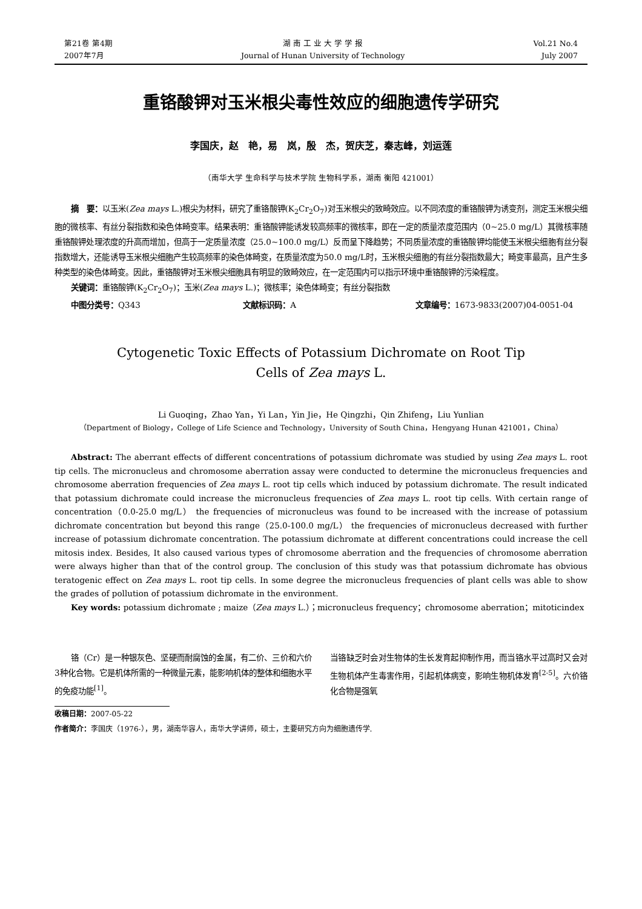第21卷 第4期
2007年7月
湖 南 工 业 大 学 学 报
Journal of Hunan University of Technology
Vol.21 No.4
July 2007
重铬酸钾对玉米根尖毒性效应的细胞遗传学研究
李国庆，赵　艳，易　岚，殷　杰，贺庆芝，秦志峰，刘运莲
（南华大学 生命科学与技术学院 生物科学系，湖南 衡阳 421001）
摘　要：以玉米(Zea mays L.)根尖为材料，研究了重铬酸钾(K<sub>2</sub>Cr<sub>2</sub>O<sub>7</sub>)对玉米根尖的致畸效应。以不同浓度的重铬酸钾为诱变剂，测定玉米根尖细胞的微核率、有丝分裂指数和染色体畸变率。结果表明：重铬酸钾能诱发较高频率的微核率，即在一定的质量浓度范围内（0~25.0 mg/L）其微核率随重铬酸钾处理浓度的升高而增加，但高于一定质量浓度（25.0~100.0 mg/L）反而呈下降趋势；不同质量浓度的重铬酸钾均能使玉米根尖细胞有丝分裂指数增大，还能诱导玉米根尖细胞产生较高频率的染色体畸变，在质量浓度为50.0 mg/L时，玉米根尖细胞的有丝分裂指数最大；畸变率最高，且产生多种类型的染色体畸变。因此，重铬酸钾对玉米根尖细胞具有明显的致畸效应，在一定范围内可以指示环境中重铬酸钾的污染程度。
关键词：重铬酸钾(K<sub>2</sub>Cr<sub>2</sub>O<sub>7</sub>)；玉米(Zea mays L.)；微核率；染色体畸变；有丝分裂指数
中图分类号：Q343 文献标识码：A 文章编号：1673-9833(2007)04-0051-04
Cytogenetic Toxic Effects of Potassium Dichromate on Root Tip
Cells of Zea mays L.
Li Guoqing，Zhao Yan，Yi Lan，Yin Jie，He Qingzhi，Qin Zhifeng，Liu Yunlian
（Department of Biology，College of Life Science and Technology，University of South China，Hengyang Hunan 421001，China）
Abstract: The aberrant effects of different concentrations of potassium dichromate was studied by using Zea mays L. root tip cells. The micronucleus and chromosome aberration assay were conducted to determine the micronucleus frequencies and chromosome aberration frequencies of Zea mays L. root tip cells which induced by potassium dichromate. The result indicated that potassium dichromate could increase the micronucleus frequencies of Zea mays L. root tip cells. With certain range of concentration（0.0-25.0 mg/L） the frequencies of micronucleus was found to be increased with the increase of potassium dichromate concentration but beyond this range（25.0-100.0 mg/L） the frequencies of micronucleus decreased with further increase of potassium dichromate concentration. The potassium dichromate at different concentrations could increase the cell mitosis index. Besides, It also caused various types of chromosome aberration and the frequencies of chromosome aberration were always higher than that of the control group. The conclusion of this study was that potassium dichromate has obvious teratogenic effect on Zea mays L. root tip cells. In some degree the micronucleus frequencies of plant cells was able to show the grades of pollution of potassium dichromate in the environment.
Key words: potassium dichromate ; maize（Zea mays L.）；micronucleus frequency；chromosome aberration；mitoticindex
铬（Cr）是一种银灰色、坚硬而耐腐蚀的金属，有二价、三价和六价3种化合物。它是机体所需的一种微量元素，能影响机体的整体和细胞水平的免疫功能<sup>[1]</sup>。
当铬缺乏时会对生物体的生长发育起抑制作用，而当铬水平过高时又会对生物机体产生毒害作用，引起机体病变，影响生物机体发育<sup>[2-5]</sup>。六价铬化合物是强氧
收稿日期：2007-05-22
作者简介：李国庆（1976-），男，湖南华容人，南华大学讲师，硕士，主要研究方向为细胞遗传学.